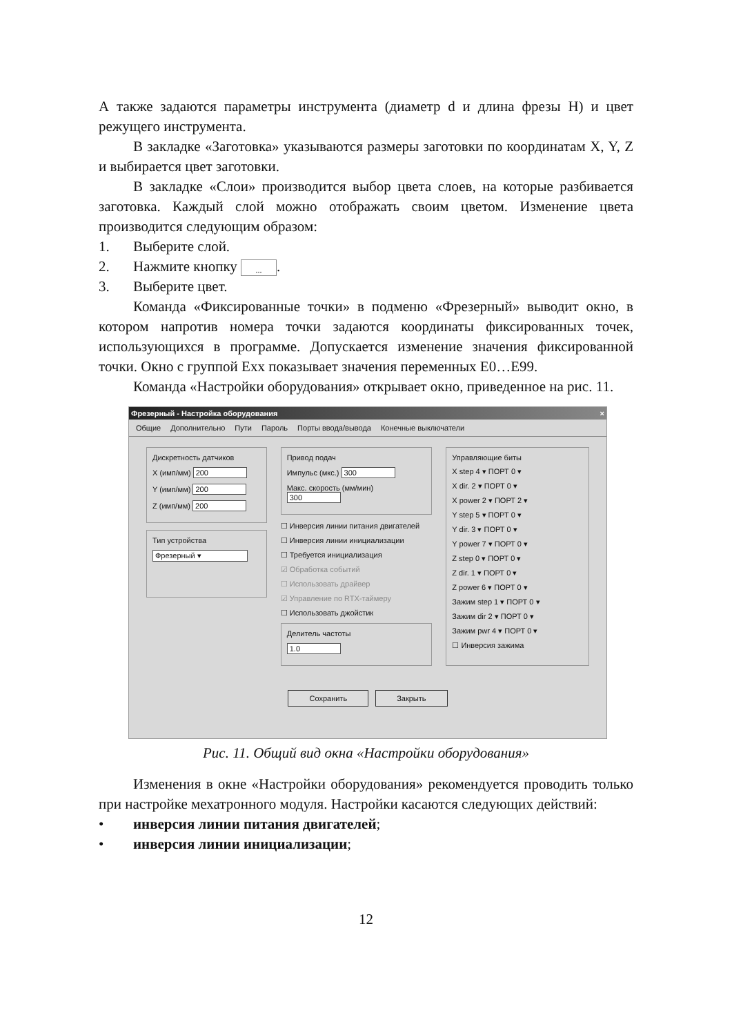А также задаются параметры инструмента (диаметр d и длина фрезы H) и цвет режущего инструмента.
В закладке «Заготовка» указываются размеры заготовки по координатам X, Y, Z и выбирается цвет заготовки.
В закладке «Слои» производится выбор цвета слоев, на которые разбивается заготовка. Каждый слой можно отображать своим цветом. Изменение цвета производится следующим образом:
1. Выберите слой.
2. Нажмите кнопку ....
3. Выберите цвет.
Команда «Фиксированные точки» в подменю «Фрезерный» выводит окно, в котором напротив номера точки задаются координаты фиксированных точек, использующихся в программе. Допускается изменение значения фиксированной точки. Окно с группой Exx показывает значения переменных E0…E99.
Команда «Настройки оборудования» открывает окно, приведенное на рис. 11.
Фрезерный - Настройка оборудования ×
Общие Дополнительно Пути Пароль Порты ввода/вывода Конечные выключатели
Дискретность датчиков
X (имп/мм) 200
Y (имп/мм) 200
Z (имп/мм) 200
Тип устройства
Фрезерный ▾
Привод подач
Импульс (мкс.) 300
Макс. скорость (мм/мин) 300
☐ Инверсия линии питания двигателей
☐ Инверсия линии инициализации
☐ Требуется инициализация
☑ Обработка событий
☐ Использовать драйвер
☑ Управление по RTX-таймеру
☐ Использовать джойстик
Делитель частоты
1.0
Управляющие биты
X step 4 ▾ ПОРТ 0 ▾
X dir. 2 ▾ ПОРТ 0 ▾
X power 2 ▾ ПОРТ 2 ▾
Y step 5 ▾ ПОРТ 0 ▾
Y dir. 3 ▾ ПОРТ 0 ▾
Y power 7 ▾ ПОРТ 0 ▾
Z step 0 ▾ ПОРТ 0 ▾
Z dir. 1 ▾ ПОРТ 0 ▾
Z power 6 ▾ ПОРТ 0 ▾
Зажим step 1 ▾ ПОРТ 0 ▾
Зажим dir 2 ▾ ПОРТ 0 ▾
Зажим pwr 4 ▾ ПОРТ 0 ▾
☐ Инверсия зажима
Сохранить Закрыть
Рис. 11. Общий вид окна «Настройки оборудования»
Изменения в окне «Настройки оборудования» рекомендуется проводить только при настройке мехатронного модуля. Настройки касаются следующих действий:
• инверсия линии питания двигателей;
• инверсия линии инициализации;
12